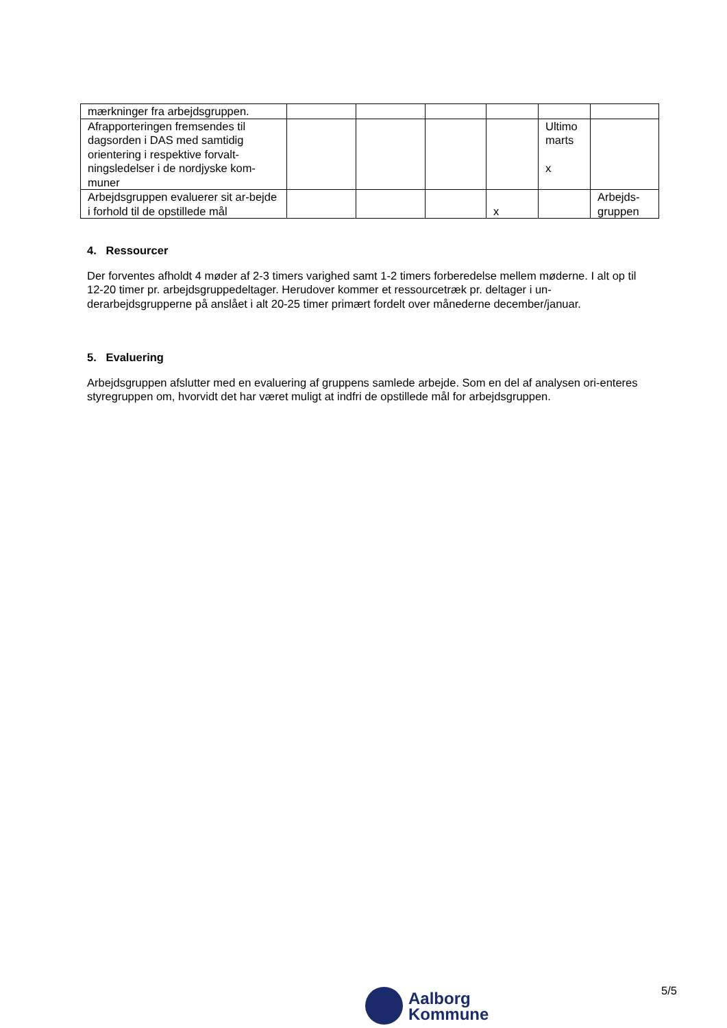| mærkninger fra arbejdsgruppen. | | | | | | |
| Afrapporteringen fremsendes til dagsorden i DAS med samtidig orientering i respektive forvalt-ningsledelser i de nordjyske kom-muner | | | | | Ultimo marts x | |
| Arbejdsgruppen evaluerer sit ar-bejde i forhold til de opstillede mål | | | | x | | Arbejds-gruppen |
4. Ressourcer
Der forventes afholdt 4 møder af 2-3 timers varighed samt 1-2 timers forberedelse mellem møderne. I alt op til 12-20 timer pr. arbejdsgruppedeltager. Herudover kommer et ressourcetræk pr. deltager i un-derarbejdsgrupperne på anslået i alt 20-25 timer primært fordelt over månederne december/januar.
5. Evaluering
Arbejdsgruppen afslutter med en evaluering af gruppens samlede arbejde. Som en del af analysen ori-enteres styregruppen om, hvorvidt det har været muligt at indfri de opstillede mål for arbejdsgruppen.
5/5
Aalborg
Kommune